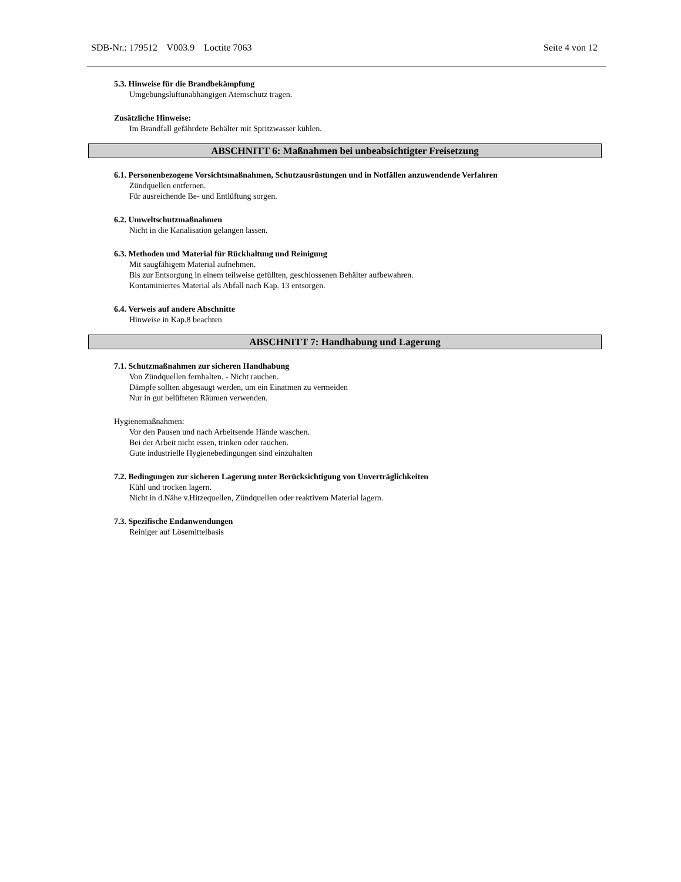SDB-Nr.: 179512 V003.9 Loctite 7063 Seite 4 von 12
5.3. Hinweise für die Brandbekämpfung
Umgebungsluftunabhängigen Atemschutz tragen.
Zusätzliche Hinweise:
Im Brandfall gefährdete Behälter mit Spritzwasser kühlen.
ABSCHNITT 6: Maßnahmen bei unbeabsichtigter Freisetzung
6.1. Personenbezogene Vorsichtsmaßnahmen, Schutzausrüstungen und in Notfällen anzuwendende Verfahren
Zündquellen entfernen.
Für ausreichende Be- und Entlüftung sorgen.
6.2. Umweltschutzmaßnahmen
Nicht in die Kanalisation gelangen lassen.
6.3. Methoden und Material für Rückhaltung und Reinigung
Mit saugfähigem Material aufnehmen.
Bis zur Entsorgung in einem teilweise gefüllten, geschlossenen Behälter aufbewahren.
Kontaminiertes Material als Abfall nach Kap. 13 entsorgen.
6.4. Verweis auf andere Abschnitte
Hinweise in Kap.8 beachten
ABSCHNITT 7: Handhabung und Lagerung
7.1. Schutzmaßnahmen zur sicheren Handhabung
Von Zündquellen fernhalten. - Nicht rauchen.
Dämpfe sollten abgesaugt werden, um ein Einatmen zu vermeiden
Nur in gut belüfteten Räumen verwenden.
Hygienemaßnahmen:
Vor den Pausen und nach Arbeitsende Hände waschen.
Bei der Arbeit nicht essen, trinken oder rauchen.
Gute industrielle Hygienebedingungen sind einzuhalten
7.2. Bedingungen zur sicheren Lagerung unter Berücksichtigung von Unverträglichkeiten
Kühl und trocken lagern.
Nicht in d.Nähe v.Hitzequellen, Zündquellen oder reaktivem Material lagern.
7.3. Spezifische Endanwendungen
Reiniger auf Lösemittelbasis